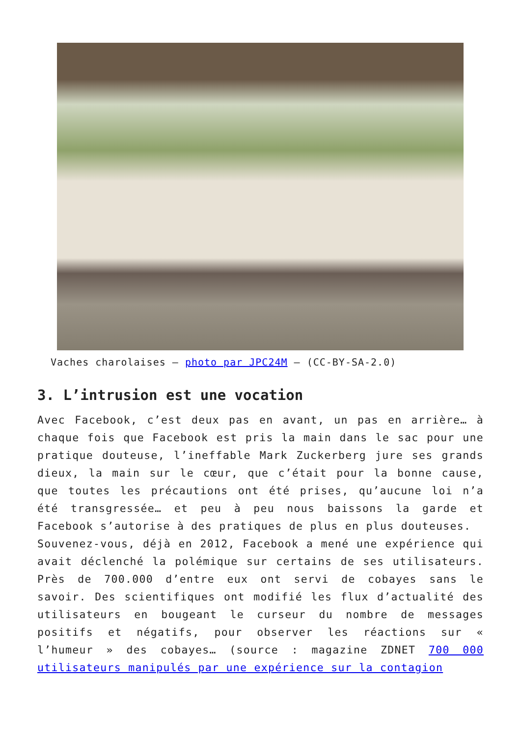Vaches charolaises – photo par JPC24M – (CC-BY-SA-2.0)
3. L’intrusion est une vocation
Avec Facebook, c’est deux pas en avant, un pas en arrière… à chaque fois que Facebook est pris la main dans le sac pour une pratique douteuse, l’ineffable Mark Zuckerberg jure ses grands dieux, la main sur le cœur, que c’était pour la bonne cause, que toutes les précautions ont été prises, qu’aucune loi n’a été transgressée… et peu à peu nous baissons la garde et Facebook s’autorise à des pratiques de plus en plus douteuses.
Souvenez-vous, déjà en 2012, Facebook a mené une expérience qui avait déclenché la polémique sur certains de ses utilisateurs. Près de 700.000 d’entre eux ont servi de cobayes sans le savoir. Des scientifiques ont modifié les flux d’actualité des utilisateurs en bougeant le curseur du nombre de messages positifs et négatifs, pour observer les réactions sur « l’humeur » des cobayes… (source : magazine ZDNET 700 000 utilisateurs manipulés par une expérience sur la contagion